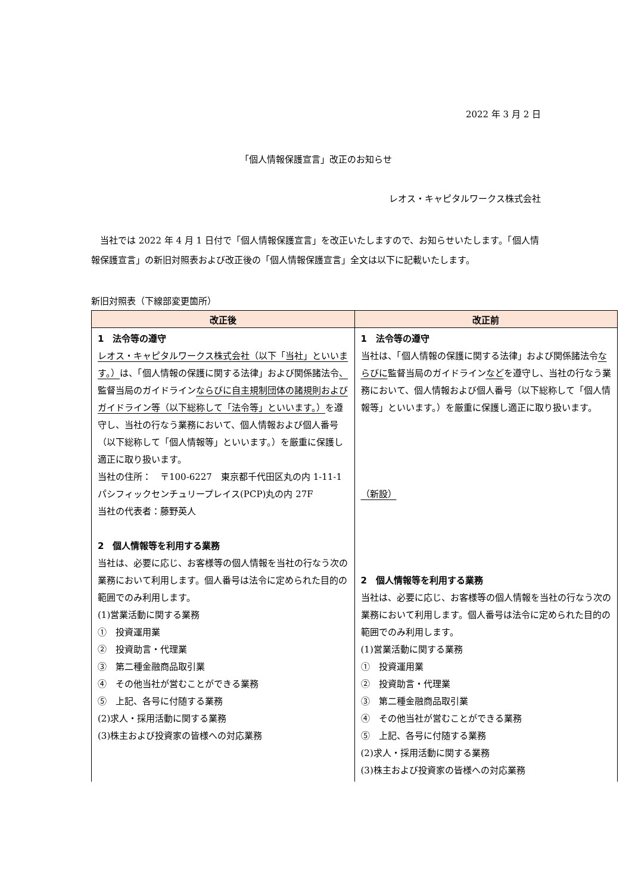2022 年 3 月 2 日
「個人情報保護宣言」改正のお知らせ
レオス・キャピタルワークス株式会社
当社では 2022 年 4 月 1 日付で「個人情報保護宣言」を改正いたしますので、お知らせいたします。「個人情報保護宣言」の新旧対照表および改正後の「個人情報保護宣言」全文は以下に記載いたします。
新旧対照表（下線部変更箇所）
| 改正後 | 改正前 |
| --- | --- |
| 1 法令等の遵守 レオス・キャピタルワークス株式会社（以下「当社」といいます。） は、「個人情報の保護に関する法律」および関係諸法令 、 監督当局のガイドライン ならびに自主規制団体の諸規則およびガイドライン等（以下総称して「法令等」といいます。） を遵守し、当社の行なう業務において、個人情報および個人番号（以下総称して「個人情報等」といいます。）を厳重に保護し適正に取り扱います。 当社の住所： 〒100-6227 東京都千代田区丸の内 1-11-1 パシフィックセンチュリープレイス(PCP)丸の内 27F 当社の代表者：藤野英人 2 個人情報等を利用する業務 当社は、必要に応じ、お客様等の個人情報を当社の行なう次の業務において利用します。個人番号は法令に定められた目的の範囲でのみ利用します。 (1)営業活動に関する業務 ① 投資運用業 ② 投資助言・代理業 ③ 第二種金融商品取引業 ④ その他当社が営むことができる業務 ⑤ 上記、各号に付随する業務 (2)求人・採用活動に関する業務 (3)株主および投資家の皆様への対応業務 | 1 法令等の遵守 当社は、「個人情報の保護に関する法律」および関係諸法令 ならびに 監督当局のガイドライン など を遵守し、当社の行なう業務において、個人情報および個人番号（以下総称して「個人情報等」といいます。）を厳重に保護し適正に取り扱います。 （新設） 2 個人情報等を利用する業務 当社は、必要に応じ、お客様等の個人情報を当社の行なう次の業務において利用します。個人番号は法令に定められた目的の範囲でのみ利用します。 (1)営業活動に関する業務 ① 投資運用業 ② 投資助言・代理業 ③ 第二種金融商品取引業 ④ その他当社が営むことができる業務 ⑤ 上記、各号に付随する業務 (2)求人・採用活動に関する業務 (3)株主および投資家の皆様への対応業務 |